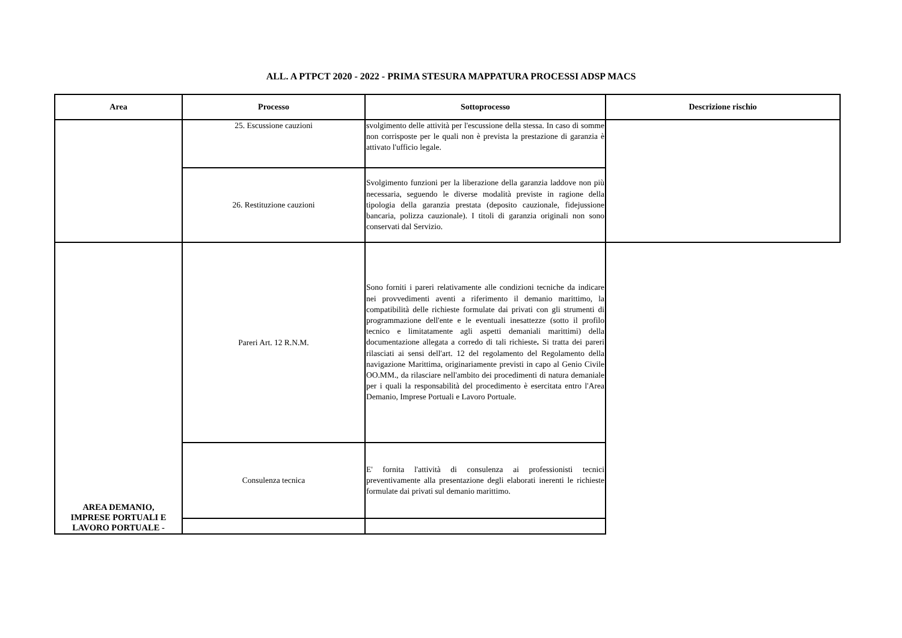ALL. A PTPCT 2020 - 2022 - PRIMA STESURA MAPPATURA PROCESSI ADSP MACS
| Area | Processo | Sottoprocesso | Descrizione rischio |
| --- | --- | --- | --- |
| | 25. Escussione cauzioni | svolgimento delle attività per l'escussione della stessa. In caso di somme non corrisposte per le quali non è prevista la prestazione di garanzia è attivato l'ufficio legale. | |
| | 26. Restituzione cauzioni | Svolgimento funzioni per la liberazione della garanzia laddove non più necessaria, seguendo le diverse modalità previste in ragione della tipologia della garanzia prestata (deposito cauzionale, fidejussione bancaria, polizza cauzionale). I titoli di garanzia originali non sono conservati dal Servizio. | |
| AREA DEMANIO, IMPRESE PORTUALI E LAVORO PORTUALE - | Pareri Art. 12 R.N.M. | Sono forniti i pareri relativamente alle condizioni tecniche da indicare nei provvedimenti aventi a riferimento il demanio marittimo, la compatibilità delle richieste formulate dai privati con gli strumenti di programmazione dell'ente e le eventuali inesattezze (sotto il profilo tecnico e limitatamente agli aspetti demaniali marittimi) della documentazione allegata a corredo di tali richieste . Si tratta dei pareri rilasciati ai sensi dell'art. 12 del regolamento del Regolamento della navigazione Marittima, originariamente previsti in capo al Genio Civile OO.MM., da rilasciare nell'ambito dei procedimenti di natura demaniale per i quali la responsabilità del procedimento è esercitata entro l'Area Demanio, Imprese Portuali e Lavoro Portuale. | |
| | Consulenza tecnica | E' fornita l'attività di consulenza ai professionisti tecnici preventivamente alla presentazione degli elaborati inerenti le richieste formulate dai privati sul demanio marittimo. | |